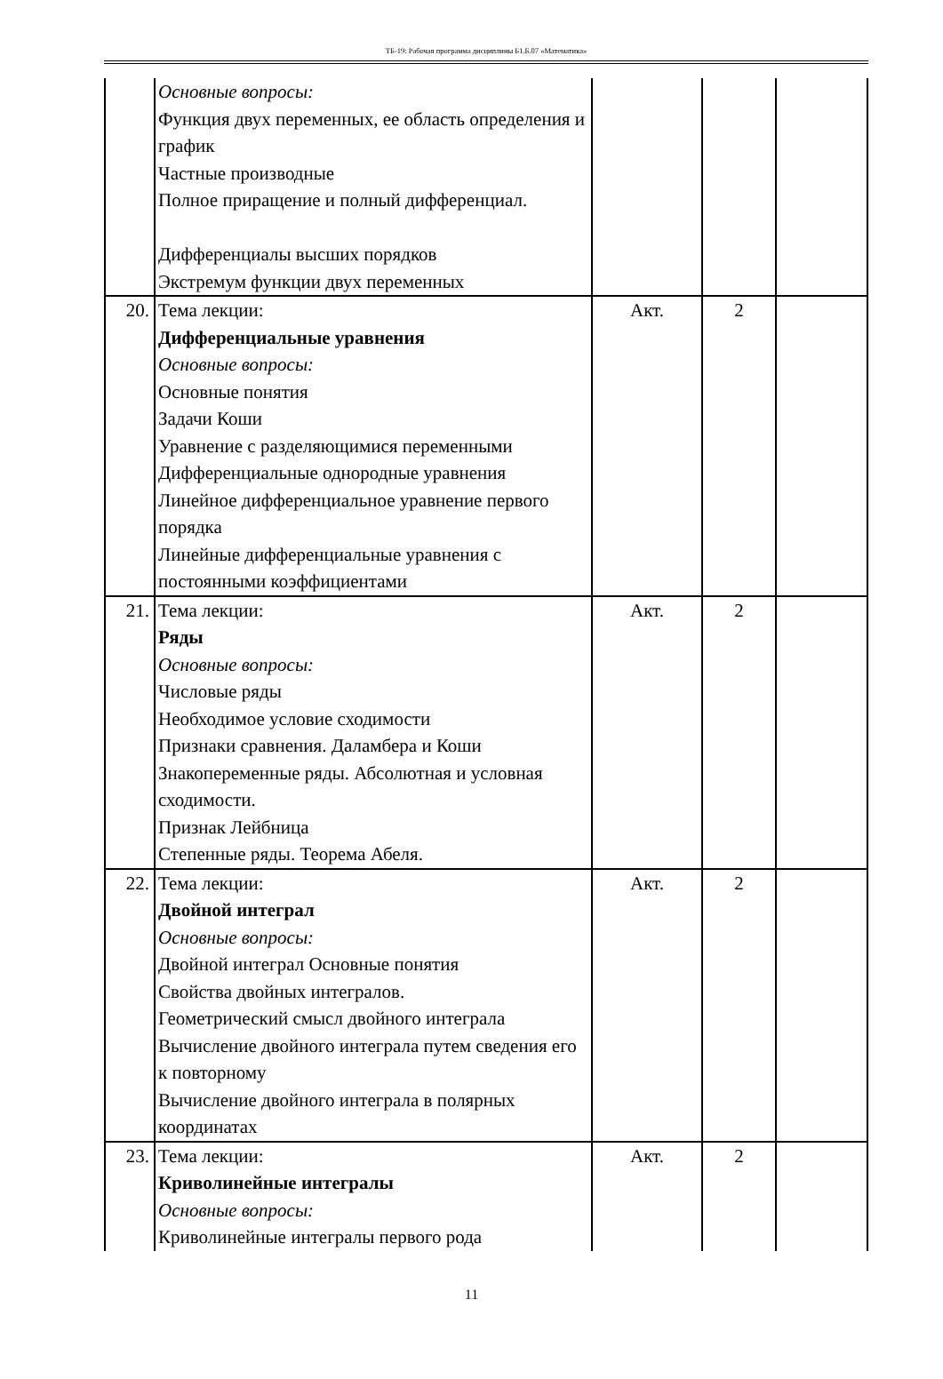ТБ-19: Рабочая программа дисциплины Б1.Б.07 «Математика»
| | Основные вопросы: Функция двух переменных, ее область определения и график Частные производные Полное приращение и полный дифференциал. Дифференциалы высших порядков Экстремум функции двух переменных | | | |
| 20. | Тема лекции: Дифференциальные уравнения Основные вопросы: Основные понятия Задачи Коши Уравнение с разделяющимися переменными Дифференциальные однородные уравнения Линейное дифференциальное уравнение первого порядка Линейные дифференциальные уравнения с постоянными коэффициентами | Акт. | 2 | |
| 21. | Тема лекции: Ряды Основные вопросы: Числовые ряды Необходимое условие сходимости Признаки сравнения. Даламбера и Коши Знакопеременные ряды. Абсолютная и условная сходимости. Признак Лейбница Степенные ряды. Теорема Абеля. | Акт. | 2 | |
| 22. | Тема лекции: Двойной интеграл Основные вопросы: Двойной интеграл Основные понятия Свойства двойных интегралов. Геометрический смысл двойного интеграла Вычисление двойного интеграла путем сведения его к повторному Вычисление двойного интеграла в полярных координатах | Акт. | 2 | |
| 23. | Тема лекции: Криволинейные интегралы Основные вопросы: Криволинейные интегралы первого рода | Акт. | 2 | |
11